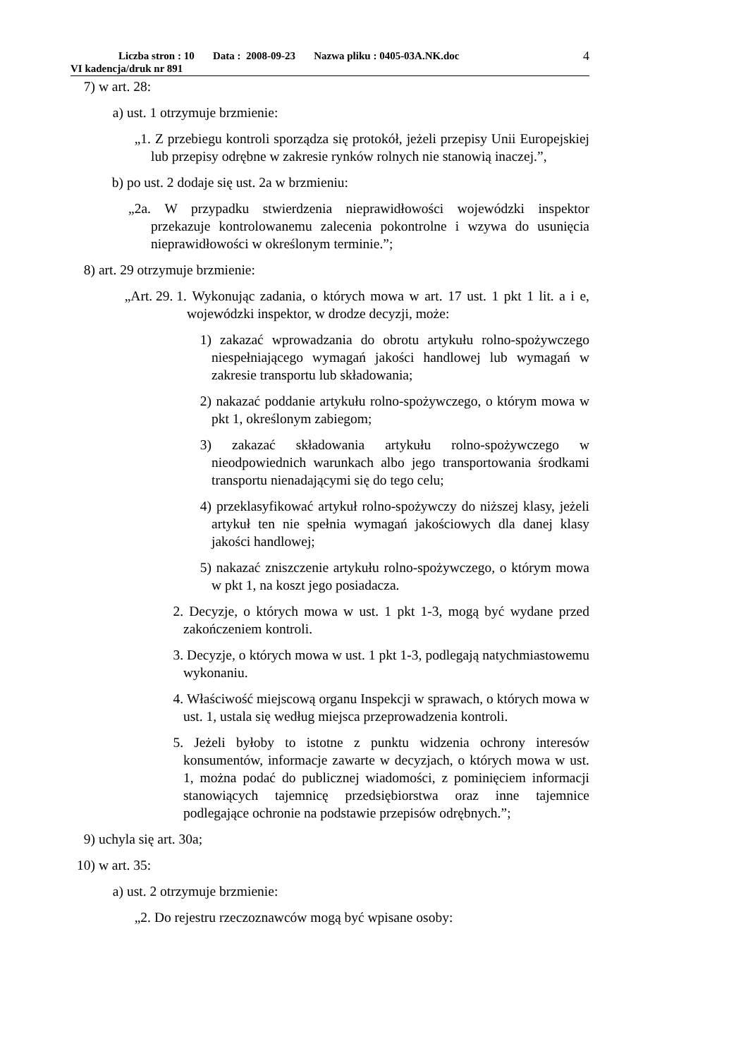Liczba stron : 10 Data : 2008-09-23 Nazwa pliku : 0405-03A.NK.doc
VI kadencja/druk nr 891
4
7) w art. 28:
a) ust. 1 otrzymuje brzmienie:
„1. Z przebiegu kontroli sporządza się protokół, jeżeli przepisy Unii Europejskiej lub przepisy odrębne w zakresie rynków rolnych nie stanowią inaczej.”,
b) po ust. 2 dodaje się ust. 2a w brzmieniu:
„2a. W przypadku stwierdzenia nieprawidłowości wojewódzki inspektor przekazuje kontrolowanemu zalecenia pokontrolne i wzywa do usunięcia nieprawidłowości w określonym terminie.”;
8) art. 29 otrzymuje brzmienie:
„Art. 29. 1. Wykonując zadania, o których mowa w art. 17 ust. 1 pkt 1 lit. a i e, wojewódzki inspektor, w drodze decyzji, może:
1) zakazać wprowadzania do obrotu artykułu rolno-spożywczego niespełniającego wymagań jakości handlowej lub wymagań w zakresie transportu lub składowania;
2) nakazać poddanie artykułu rolno-spożywczego, o którym mowa w pkt 1, określonym zabiegom;
3) zakazać składowania artykułu rolno-spożywczego w nieodpowiednich warunkach albo jego transportowania środkami transportu nienadającymi się do tego celu;
4) przeklasyfikować artykuł rolno-spożywczy do niższej klasy, jeżeli artykuł ten nie spełnia wymagań jakościowych dla danej klasy jakości handlowej;
5) nakazać zniszczenie artykułu rolno-spożywczego, o którym mowa w pkt 1, na koszt jego posiadacza.
2. Decyzje, o których mowa w ust. 1 pkt 1-3, mogą być wydane przed zakończeniem kontroli.
3. Decyzje, o których mowa w ust. 1 pkt 1-3, podlegają natychmiastowemu wykonaniu.
4. Właściwość miejscową organu Inspekcji w sprawach, o których mowa w ust. 1, ustala się według miejsca przeprowadzenia kontroli.
5. Jeżeli byłoby to istotne z punktu widzenia ochrony interesów konsumentów, informacje zawarte w decyzjach, o których mowa w ust. 1, można podać do publicznej wiadomości, z pominięciem informacji stanowiących tajemnicę przedsiębiorstwa oraz inne tajemnice podlegające ochronie na podstawie przepisów odrębnych.”;
9) uchyla się art. 30a;
10) w art. 35:
a) ust. 2 otrzymuje brzmienie:
„2. Do rejestru rzeczoznawców mogą być wpisane osoby: